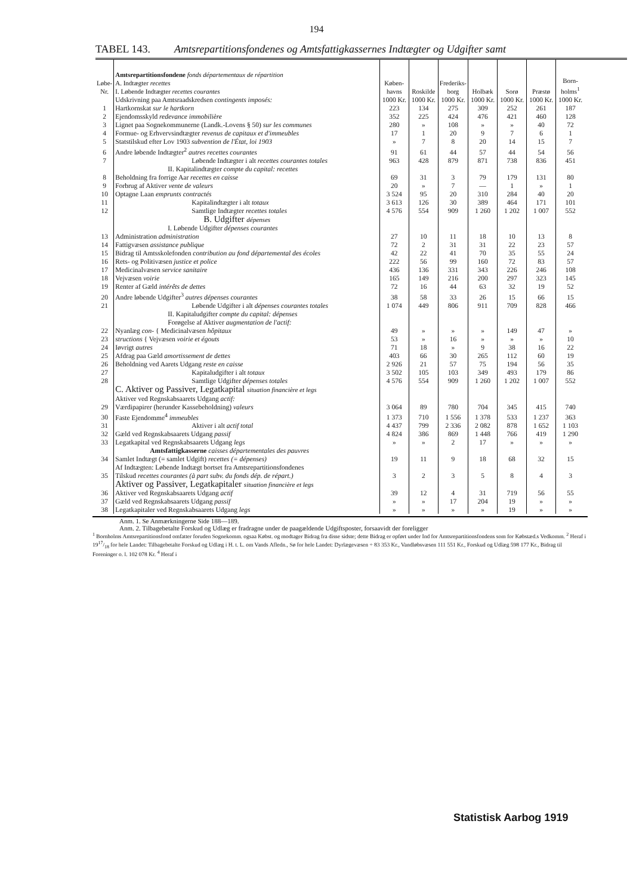194
TABEL 143. Amtsrepartitionsfondenes og Amtsfattigkassernes Indtægter og Udgifter samt
| Løbe-Nr. | Amtsrepartitionsfondene fonds départementaux de répartition A. Indtægter recettes I. Løbende Indtægter recettes courantes | Køben-havns | Roskilde | Frederiks-borg | Holbæk | Sorø | Præstø | Born-holms<sup>1</sup> |
| --- | --- | --- | --- | --- | --- | --- | --- | --- |
| | Udskrivning paa Amtsraadskredsen contingents imposés: | 1000 Kr. | 1000 Kr. | 1000 Kr. | 1000 Kr. | 1000 Kr. | 1000 Kr. | 1000 Kr. |
| 1 | Hartkornskat sur le hartkorn | 223 | 134 | 275 | 309 | 252 | 261 | 187 |
| 2 | Ejendomsskyld redevance immobilière | 352 | 225 | 424 | 476 | 421 | 460 | 128 |
| 3 | Lignet paa Sognekommunerne (Landk.-Lovens § 50) sur les communes | 280 | » | 108 | » | » | 40 | 72 |
| 4 | Formue- og Erhvervsindtægter revenus de capitaux et d'immeubles | 17 | 1 | 20 | 9 | 7 | 6 | 1 |
| 5 | Statstilskud efter Lov 1903 subvention de l'État, loi 1903 | » | 7 | 8 | 20 | 14 | 15 | 7 |
| 6 | Andre løbende Indtægter<sup>2</sup> autres recettes courantes | 91 | 61 | 44 | 57 | 44 | 54 | 56 |
| 7 | Løbende Indtægter i alt recettes courantes totales | 963 | 428 | 879 | 871 | 738 | 836 | 451 |
| | II. Kapitalindtægter compte du capital: recettes | | | | | | | |
| 8 | Beholdning fra forrige Aar recettes en caisse | 69 | 31 | 3 | 79 | 179 | 131 | 80 |
| 9 | Forbrug af Aktiver vente de valeurs | 20 | » | 7 | — | 1 | » | 1 |
| 10 | Optagne Laan emprunts contractés | 3 524 | 95 | 20 | 310 | 284 | 40 | 20 |
| 11 | Kapitalindtægter i alt totaux | 3 613 | 126 | 30 | 389 | 464 | 171 | 101 |
| 12 | Samtlige Indtægter recettes totales | 4 576 | 554 | 909 | 1 260 | 1 202 | 1 007 | 552 |
| | B. Udgifter dépenses | | | | | | | |
| | I. Løbende Udgifter dépenses courantes | | | | | | | |
| 13 | Administration administration | 27 | 10 | 11 | 18 | 10 | 13 | 8 |
| 14 | Fattigvæsen assistance publique | 72 | 2 | 31 | 31 | 22 | 23 | 57 |
| 15 | Bidrag til Amtsskolefonden contribution au fond départemental des écoles | 42 | 22 | 41 | 70 | 35 | 55 | 24 |
| 16 | Rets- og Politivæsen justice et police | 222 | 56 | 99 | 160 | 72 | 83 | 57 |
| 17 | Medicinalvæsen service sanitaire | 436 | 136 | 331 | 343 | 226 | 246 | 108 |
| 18 | Vejvæsen voirie | 165 | 149 | 216 | 200 | 297 | 323 | 145 |
| 19 | Renter af Gæld intérêts de dettes | 72 | 16 | 44 | 63 | 32 | 19 | 52 |
| 20 | Andre løbende Udgifter<sup>3</sup> autres dépenses courantes | 38 | 58 | 33 | 26 | 15 | 66 | 15 |
| 21 | Løbende Udgifter i alt dépenses courantes totales | 1 074 | 449 | 806 | 911 | 709 | 828 | 466 |
| | II. Kapitaludgifter compte du capital: dépenses Forøgelse af Aktiver augmentation de l'actif: | | | | | | | |
| 22 | Nyanlæg con- { Medicinalvæsen hôpitaux | 49 | » | » | » | 149 | 47 | » |
| 23 | structions { Vejvæsen voirie et égouts | 53 | » | 16 | » | » | » | 10 |
| 24 | Iøvrigt autres | 71 | 18 | » | 9 | 38 | 16 | 22 |
| 25 | Afdrag paa Gæld amortissement de dettes | 403 | 66 | 30 | 265 | 112 | 60 | 19 |
| 26 | Beholdning ved Aarets Udgang reste en caisse | 2 926 | 21 | 57 | 75 | 194 | 56 | 35 |
| 27 | Kapitaludgifter i alt totaux | 3 502 | 105 | 103 | 349 | 493 | 179 | 86 |
| 28 | Samtlige Udgifter dépenses totales | 4 576 | 554 | 909 | 1 260 | 1 202 | 1 007 | 552 |
| | C. Aktiver og Passiver, Legatkapital situation financière et legs Aktiver ved Regnskabsaarets Udgang actif: | | | | | | | |
| 29 | Værdipapirer (herunder Kassebeholdning) valeurs | 3 064 | 89 | 780 | 704 | 345 | 415 | 740 |
| 30 | Faste Ejendomme<sup>4</sup> immeubles | 1 373 | 710 | 1 556 | 1 378 | 533 | 1 237 | 363 |
| 31 | Aktiver i alt actif total | 4 437 | 799 | 2 336 | 2 082 | 878 | 1 652 | 1 103 |
| 32 | Gæld ved Regnskabsaarets Udgang passif | 4 824 | 386 | 869 | 1 448 | 766 | 419 | 1 290 |
| 33 | Legatkapital ved Regnskabsaarets Udgang legs | » | » | 2 | 17 | » | » | » |
| | Amtsfattigkasserne caisses départementales des pauvres | | | | | | | |
| 34 | Samlet Indtægt (= samlet Udgift) recettes (= dépenses) | 19 | 11 | 9 | 18 | 68 | 32 | 15 |
| 35 | Af Indtægten: Løbende Indtægt bortset fra Amtsrepartitionsfondenes Tilskud recettes courantes (à part subv. du fonds dép. de répart.) | 3 | 2 | 3 | 5 | 8 | 4 | 3 |
| | Aktiver og Passiver, Legatkapitaler situation financière et legs | | | | | | | |
| 36 | Aktiver ved Regnskabsaarets Udgang actif | 39 | 12 | 4 | 31 | 719 | 56 | 55 |
| 37 | Gæld ved Regnskabsaarets Udgang passif | » | » | 17 | 204 | 19 | » | » |
| 38 | Legatkapitaler ved Regnskabsaarets Udgang legs | » | » | » | » | 19 | » | » |
Anm. 1. Se Anmærkningerne Side 188—189.
Anm. 2. Tilbagebetalte Forskud og Udlæg er fradragne under de paagældende Udgiftsposter, forsaavidt der foreligger
<sup>1</sup> Bornholms Amtsrepartitionsfond omfatter foruden Sognekomm. ogsaa Købst. og modtager Bidrag fra disse sidste; dette Bidrag er opført under Ind for Amtsrepartitionsfondens som for Købstæd.s Vedkomm. <sup>2</sup> Heraf i 1917/18 for hele Landet: Tilbagebetalte Forskud og Udlæg i H. t. L. om Vands Afledn., Sø for hele Landet: Dyrlægevæsen ÷ 83 353 Kr., Vandløbsvæsen 111 551 Kr., Forskud og Udlæg 598 177 Kr., Bidrag til Foreninger o. l. 102 078 Kr. <sup>4</sup> Heraf i
Statistisk Aarbog 1919